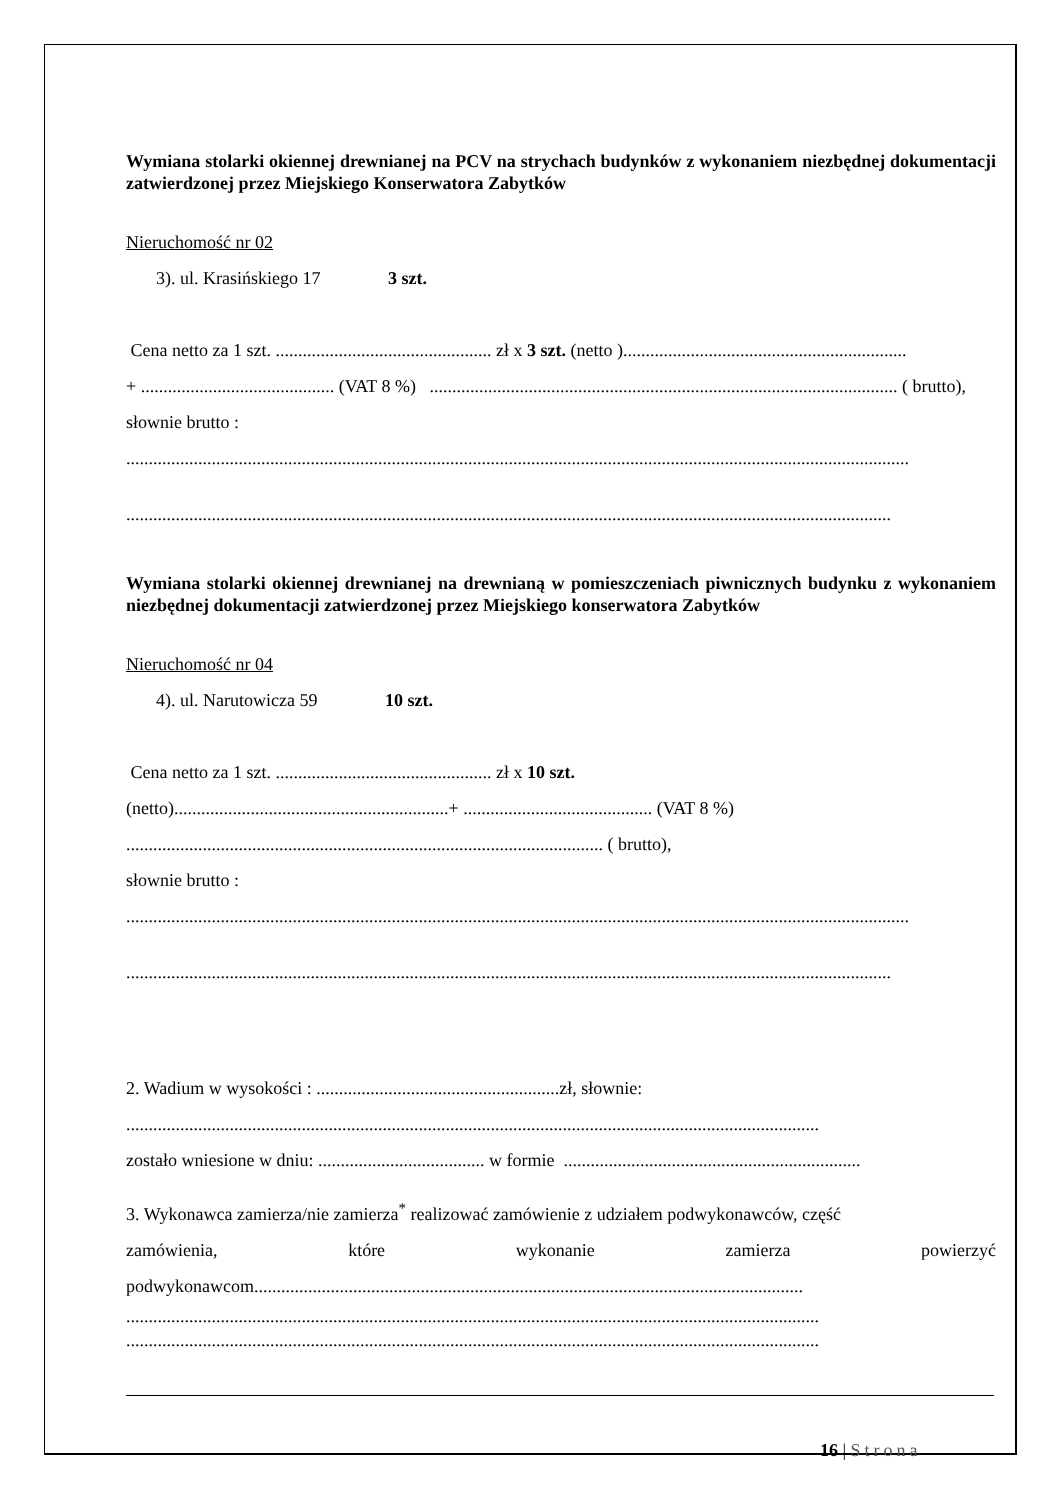Wymiana stolarki okiennej drewnianej na PCV na strychach budynków z wykonaniem niezbędnej dokumentacji zatwierdzonej przez Miejskiego Konserwatora Zabytków
Nieruchomość nr 02
3). ul. Krasińskiego 17 3 szt.
Cena netto za 1 szt. ................................................ zł x 3 szt. (netto )...............................................................
+ ........................................... (VAT 8 %) ........................................................................................................ ( brutto),
słownie brutto :
..............................................................................................................................................................................
..........................................................................................................................................................................
Wymiana stolarki okiennej drewnianej na drewnianą w pomieszczeniach piwnicznych budynku z wykonaniem niezbędnej dokumentacji zatwierdzonej przez Miejskiego konserwatora Zabytków
Nieruchomość nr 04
4). ul. Narutowicza 59 10 szt.
Cena netto za 1 szt. ................................................ zł x 10 szt.
(netto).............................................................+ .......................................... (VAT 8 %)
.......................................................................................................... ( brutto),
słownie brutto :
..............................................................................................................................................................................
..........................................................................................................................................................................
2. Wadium w wysokości : ......................................................zł, słownie:
..........................................................................................................................................................
zostało wniesione w dniu: ..................................... w formie ..................................................................
3. Wykonawca zamierza/nie zamierza<sup>*</sup> realizować zamówienie z udziałem podwykonawców, część
zamówienia, które wykonanie zamierza powierzyć
podwykonawcom..........................................................................................................................
..........................................................................................................................................................
..........................................................................................................................................................
16 | Strona